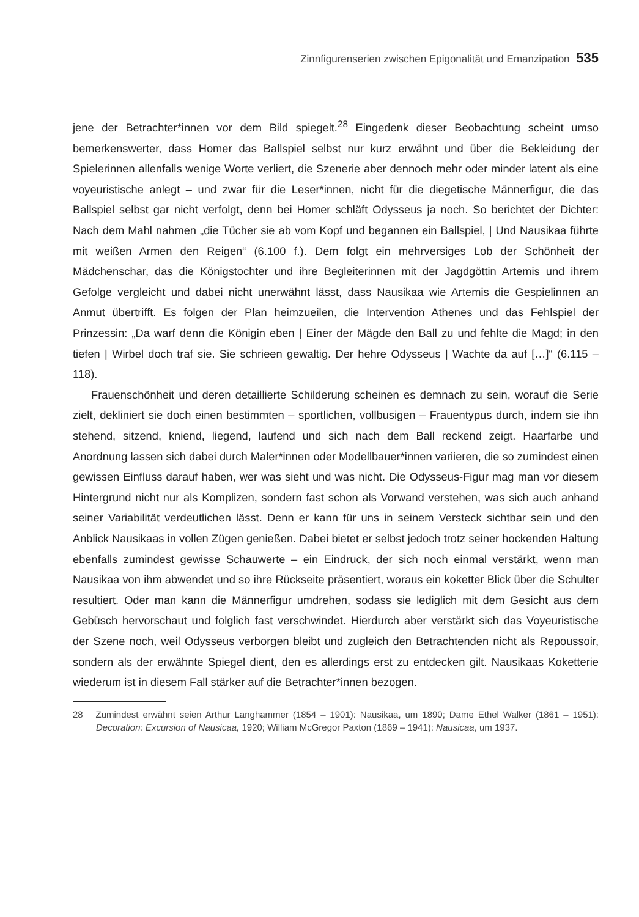Zinnfigurenserien zwischen Epigonalität und Emanzipation 535
jene der Betrachter*innen vor dem Bild spiegelt.<sup>28</sup> Eingedenk dieser Beobachtung scheint umso bemerkenswerter, dass Homer das Ballspiel selbst nur kurz erwähnt und über die Bekleidung der Spielerinnen allenfalls wenige Worte verliert, die Szenerie aber dennoch mehr oder minder latent als eine voyeuristische anlegt – und zwar für die Leser*innen, nicht für die diegetische Männerfigur, die das Ballspiel selbst gar nicht verfolgt, denn bei Homer schläft Odysseus ja noch. So berichtet der Dichter: Nach dem Mahl nahmen „die Tücher sie ab vom Kopf und begannen ein Ballspiel, | Und Nausikaa führte mit weißen Armen den Reigen“ (6.100 f.). Dem folgt ein mehrversiges Lob der Schönheit der Mädchenschar, das die Königstochter und ihre Begleiterinnen mit der Jagdgöttin Artemis und ihrem Gefolge vergleicht und dabei nicht unerwähnt lässt, dass Nausikaa wie Artemis die Gespielinnen an Anmut übertrifft. Es folgen der Plan heimzueilen, die Intervention Athenes und das Fehlspiel der Prinzessin: „Da warf denn die Königin eben | Einer der Mägde den Ball zu und fehlte die Magd; in den tiefen | Wirbel doch traf sie. Sie schrieen gewaltig. Der hehre Odysseus | Wachte da auf […]“ (6.115 – 118).
Frauenschönheit und deren detaillierte Schilderung scheinen es demnach zu sein, worauf die Serie zielt, dekliniert sie doch einen bestimmten – sportlichen, vollbusigen – Frauentypus durch, indem sie ihn stehend, sitzend, kniend, liegend, laufend und sich nach dem Ball reckend zeigt. Haarfarbe und Anordnung lassen sich dabei durch Maler*innen oder Modellbauer*innen variieren, die so zumindest einen gewissen Einfluss darauf haben, wer was sieht und was nicht. Die Odysseus-Figur mag man vor diesem Hintergrund nicht nur als Komplizen, sondern fast schon als Vorwand verstehen, was sich auch anhand seiner Variabilität verdeutlichen lässt. Denn er kann für uns in seinem Versteck sichtbar sein und den Anblick Nausikaas in vollen Zügen genießen. Dabei bietet er selbst jedoch trotz seiner hockenden Haltung ebenfalls zumindest gewisse Schauwerte – ein Eindruck, der sich noch einmal verstärkt, wenn man Nausikaa von ihm abwendet und so ihre Rückseite präsentiert, woraus ein koketter Blick über die Schulter resultiert. Oder man kann die Männerfigur umdrehen, sodass sie lediglich mit dem Gesicht aus dem Gebüsch hervorschaut und folglich fast verschwindet. Hierdurch aber verstärkt sich das Voyeuristische der Szene noch, weil Odysseus verborgen bleibt und zugleich den Betrachtenden nicht als Repoussoir, sondern als der erwähnte Spiegel dient, den es allerdings erst zu entdecken gilt. Nausikaas Koketterie wiederum ist in diesem Fall stärker auf die Betrachter*innen bezogen.
28 Zumindest erwähnt seien Arthur Langhammer (1854 – 1901): Nausikaa, um 1890; Dame Ethel Walker (1861 – 1951): Decoration: Excursion of Nausicaa, 1920; William McGregor Paxton (1869 – 1941): Nausicaa, um 1937.